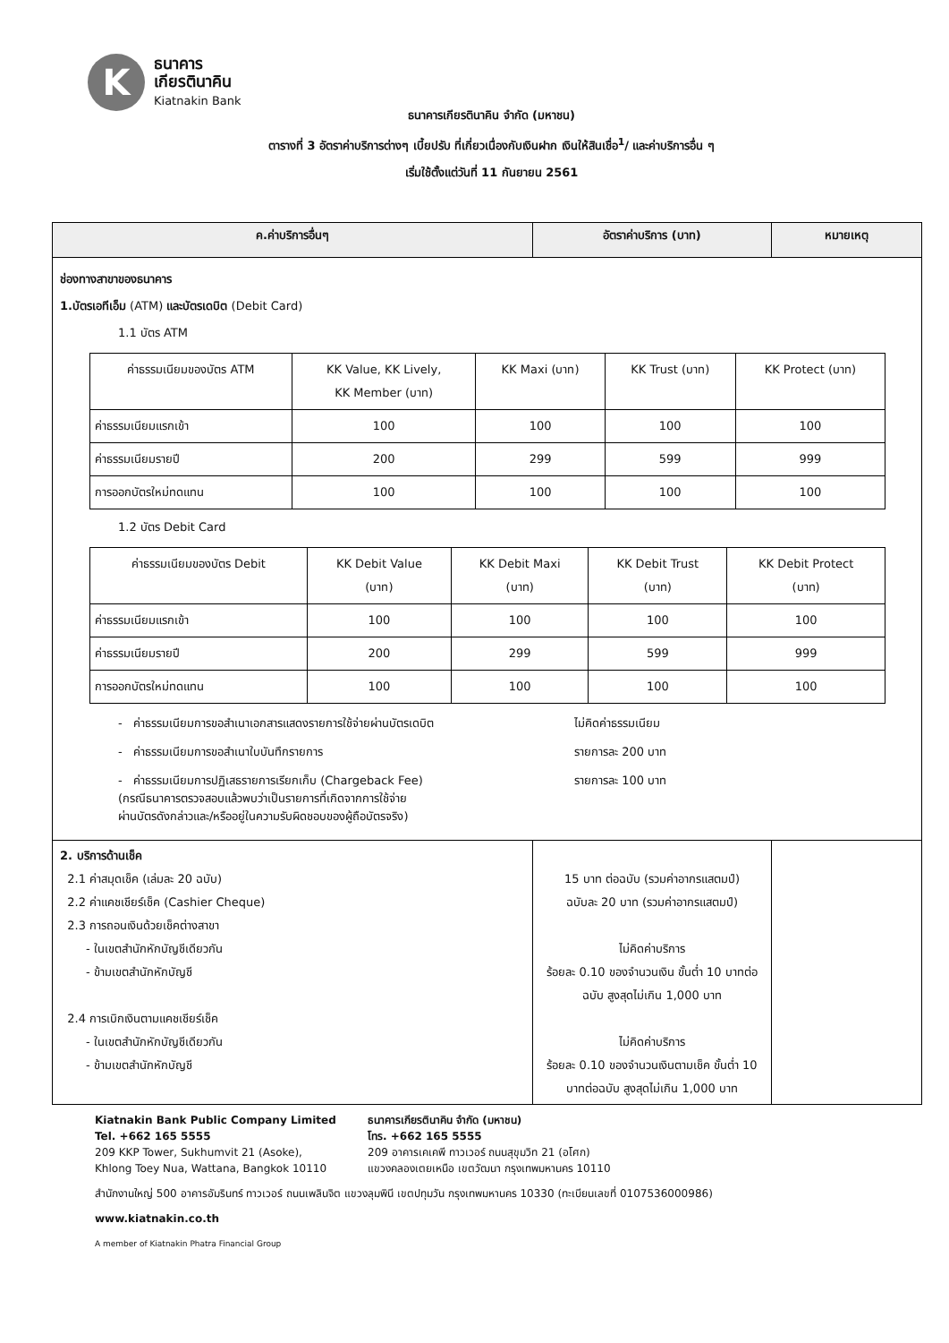K
ธนาคาร
เกียรตินาคิน
Kiatnakin Bank
ธนาคารเกียรตินาคิน จำกัด (มหาชน)
ตารางที่ 3 อัตราค่าบริการต่างๆ เบี้ยปรับ ที่เกี่ยวเนื่องกับเงินฝาก เงินให้สินเชื่อ<sup>1</sup>/ และค่าบริการอื่น ๆ
เริ่มใช้ตั้งแต่วันที่ 11 กันยายน 2561
| ค.ค่าบริการอื่นๆ | อัตราค่าบริการ (บาท) | หมายเหตุ |
| --- | --- | --- |
| ช่องทางสาขาของธนาคาร 1.บัตรเอทีเอ็ม (ATM) และบัตรเดบิต (Debit Card) 1.1 บัตร ATM / ค่าธรรมเนียมของบัตร ATM / KK Value, KK Lively, KK Member (บาท) / KK Maxi (บาท) / KK Trust (บาท) / KK Protect (บาท) / / --- / --- / --- / --- / --- / / ค่าธรรมเนียมแรกเข้า / 100 / 100 / 100 / 100 / / ค่าธรรมเนียมรายปี / 200 / 299 / 599 / 999 / / การออกบัตรใหม่ทดแทน / 100 / 100 / 100 / 100 / 1.2 บัตร Debit Card / ค่าธรรมเนียมของบัตร Debit / KK Debit Value (บาท) / KK Debit Maxi (บาท) / KK Debit Trust (บาท) / KK Debit Protect (บาท) / / --- / --- / --- / --- / --- / / ค่าธรรมเนียมแรกเข้า / 100 / 100 / 100 / 100 / / ค่าธรรมเนียมรายปี / 200 / 299 / 599 / 999 / / การออกบัตรใหม่ทดแทน / 100 / 100 / 100 / 100 / - ค่าธรรมเนียมการขอสำเนาเอกสารแสดงรายการใช้จ่ายผ่านบัตรเดบิต ไม่คิดค่าธรรมเนียม - ค่าธรรมเนียมการขอสำเนาใบบันทึกรายการ รายการละ 200 บาท - ค่าธรรมเนียมการปฏิเสธรายการเรียกเก็บ (Chargeback Fee) (กรณีธนาคารตรวจสอบแล้วพบว่าเป็นรายการที่เกิดจากการใช้จ่าย ผ่านบัตรดังกล่าวและ/หรืออยู่ในความรับผิดชอบของผู้ถือบัตรจริง) รายการละ 100 บาท | | |
| 2. บริการด้านเช็ค 2.1 ค่าสมุดเช็ค (เล่มละ 20 ฉบับ) 2.2 ค่าแคชเชียร์เช็ค (Cashier Cheque) 2.3 การถอนเงินด้วยเช็คต่างสาขา - ในเขตสำนักหักบัญชีเดียวกัน - ข้ามเขตสำนักหักบัญชี 2.4 การเบิกเงินตามแคชเชียร์เช็ค - ในเขตสำนักหักบัญชีเดียวกัน - ข้ามเขตสำนักหักบัญชี | 15 บาท ต่อฉบับ (รวมค่าอากรแสตมป์) ฉบับละ 20 บาท (รวมค่าอากรแสตมป์) ไม่คิดค่าบริการ ร้อยละ 0.10 ของจำนวนเงิน ขั้นต่ำ 10 บาทต่อฉบับ สูงสุดไม่เกิน 1,000 บาท ไม่คิดค่าบริการ ร้อยละ 0.10 ของจำนวนเงินตามเช็ค ขั้นต่ำ 10 บาทต่อฉบับ สูงสุดไม่เกิน 1,000 บาท | |
Kiatnakin Bank Public Company Limited
Tel. +662 165 5555
209 KKP Tower, Sukhumvit 21 (Asoke),
Khlong Toey Nua, Wattana, Bangkok 10110
ธนาคารเกียรตินาคิน จำกัด (มหาชน)
โทร. +662 165 5555
209 อาคารเคเคพี ทาวเวอร์ ถนนสุขุมวิท 21 (อโศก)
แขวงคลองเตยเหนือ เขตวัฒนา กรุงเทพมหานคร 10110
สำนักงานใหญ่ 500 อาคารอัมรินทร์ ทาวเวอร์ ถนนเพลินจิต แขวงลุมพินี เขตปทุมวัน กรุงเทพมหานคร 10330 (ทะเบียนเลขที่ 0107536000986)
www.kiatnakin.co.th
A member of Kiatnakin Phatra Financial Group